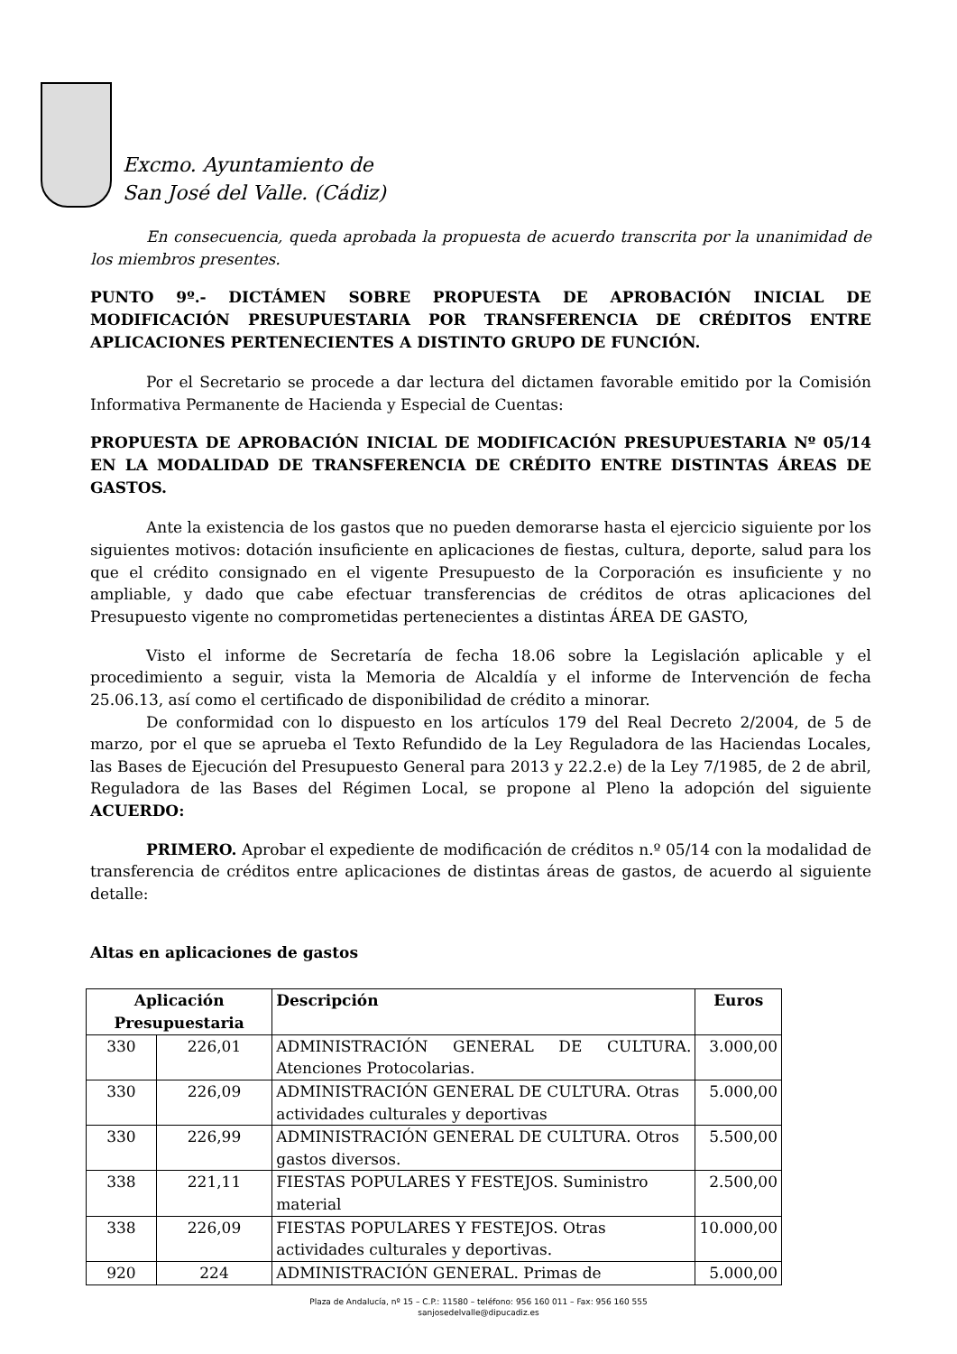Excmo. Ayuntamiento de
San José del Valle. (Cádiz)
En consecuencia, queda aprobada la propuesta de acuerdo transcrita por la unanimidad de los miembros presentes.
PUNTO 9º.- DICTÁMEN SOBRE PROPUESTA DE APROBACIÓN INICIAL DE MODIFICACIÓN PRESUPUESTARIA POR TRANSFERENCIA DE CRÉDITOS ENTRE APLICACIONES PERTENECIENTES A DISTINTO GRUPO DE FUNCIÓN.
Por el Secretario se procede a dar lectura del dictamen favorable emitido por la Comisión Informativa Permanente de Hacienda y Especial de Cuentas:
PROPUESTA DE APROBACIÓN INICIAL DE MODIFICACIÓN PRESUPUESTARIA Nº 05/14 EN LA MODALIDAD DE TRANSFERENCIA DE CRÉDITO ENTRE DISTINTAS ÁREAS DE GASTOS.
Ante la existencia de los gastos que no pueden demorarse hasta el ejercicio siguiente por los siguientes motivos: dotación insuficiente en aplicaciones de fiestas, cultura, deporte, salud para los que el crédito consignado en el vigente Presupuesto de la Corporación es insuficiente y no ampliable, y dado que cabe efectuar transferencias de créditos de otras aplicaciones del Presupuesto vigente no comprometidas pertenecientes a distintas ÁREA DE GASTO,
Visto el informe de Secretaría de fecha 18.06 sobre la Legislación aplicable y el procedimiento a seguir, vista la Memoria de Alcaldía y el informe de Intervención de fecha 25.06.13, así como el certificado de disponibilidad de crédito a minorar.
De conformidad con lo dispuesto en los artículos 179 del Real Decreto 2/2004, de 5 de marzo, por el que se aprueba el Texto Refundido de la Ley Reguladora de las Haciendas Locales, las Bases de Ejecución del Presupuesto General para 2013 y 22.2.e) de la Ley 7/1985, de 2 de abril, Reguladora de las Bases del Régimen Local, se propone al Pleno la adopción del siguiente ACUERDO:
PRIMERO. Aprobar el expediente de modificación de créditos n.º 05/14 con la modalidad de transferencia de créditos entre aplicaciones de distintas áreas de gastos, de acuerdo al siguiente detalle:
Altas en aplicaciones de gastos
| Aplicación Presupuestaria | | Descripción | Euros |
| --- | --- | --- | --- |
| 330 | 226,01 | ADMINISTRACIÓN GENERAL DE CULTURA. Atenciones Protocolarias. | 3.000,00 |
| 330 | 226,09 | ADMINISTRACIÓN GENERAL DE CULTURA. Otras actividades culturales y deportivas | 5.000,00 |
| 330 | 226,99 | ADMINISTRACIÓN GENERAL DE CULTURA. Otros gastos diversos. | 5.500,00 |
| 338 | 221,11 | FIESTAS POPULARES Y FESTEJOS. Suministro material | 2.500,00 |
| 338 | 226,09 | FIESTAS POPULARES Y FESTEJOS. Otras actividades culturales y deportivas. | 10.000,00 |
| 920 | 224 | ADMINISTRACIÓN GENERAL. Primas de | 5.000,00 |
Plaza de Andalucía, nº 15 – C.P.: 11580 – teléfono: 956 160 011 – Fax: 956 160 555
sanjosedelvalle@dipucadiz.es